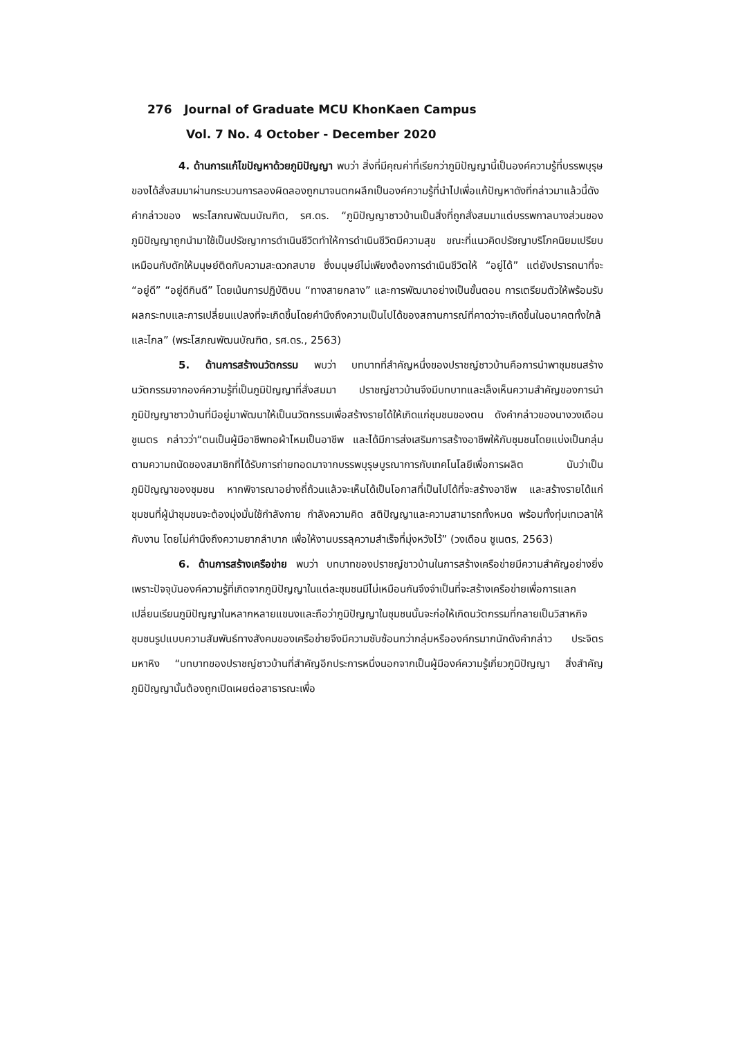276 Journal of Graduate MCU KhonKaen Campus
Vol. 7 No. 4 October - December 2020
4. ด้านการแก้ไขปัญหาด้วยภูมิปัญญา พบว่า สิ่งที่มีคุณค่าที่เรียกว่าภูมิปัญญานี้เป็นองค์ความรู้ที่บรรพบุรุษของได้สั่งสมมาผ่านกระบวนการลองผิดลองถูกมาจนตกผลึกเป็นองค์ความรู้ที่นำไปเพื่อแก้ปัญหาดังที่กล่าวมาแล้วนี้ดังคำกล่าวของ พระโสภณพัฒนบัณฑิต, รศ.ดร. “ภูมิปัญญาชาวบ้านเป็นสิ่งที่ถูกสั่งสมมาแต่บรรพกาลบางส่วนของภูมิปัญญาถูกนำมาใช้เป็นปรัชญาการดำเนินชีวิตทำให้การดำเนินชีวิตมีความสุข ขณะที่แนวคิดปรัชญาบริโภคนิยมเปรียบเหมือนกับดักให้มนุษย์ติดกับความสะดวกสบาย ซึ่งมนุษย์ไม่เพียงต้องการดำเนินชีวิตให้ “อยู่ได้” แต่ยังปรารถนาที่จะ “อยู่ดี” “อยู่ดีกินดี” โดยเน้นการปฏิบัติบน “ทางสายกลาง” และการพัฒนาอย่างเป็นขั้นตอน การเตรียมตัวให้พร้อมรับผลกระทบและการเปลี่ยนแปลงที่จะเกิดขึ้นโดยคำนึงถึงความเป็นไปได้ของสถานการณ์ที่คาดว่าจะเกิดขึ้นในอนาคตทั้งใกล้และไกล” (พระโสภณพัฒนบัณฑิต, รศ.ดร., 2563)
5. ด้านการสร้างนวัตกรรม พบว่า บทบาทที่สำคัญหนึ่งของปราชญ์ชาวบ้านคือการนำพาชุมชนสร้างนวัตกรรมจากองค์ความรู้ที่เป็นภูมิปัญญาที่สั่งสมมา ปราชญ์ชาวบ้านจึงมีบทบาทและเล็งเห็นความสำคัญของการนำภูมิปัญญาชาวบ้านที่มีอยู่มาพัฒนาให้เป็นนวัตกรรมเพื่อสร้างรายได้ให้เกิดแก่ชุมชนของตน ดังคำกล่าวของนางวงเดือน ชูเนตร กล่าวว่า“ตนเป็นผู้มีอาชีพทอผ้าไหมเป็นอาชีพ และได้มีการส่งเสริมการสร้างอาชีพให้กับชุมชนโดยแบ่งเป็นกลุ่มตามความถนัดของสมาชิกที่ได้รับการถ่ายทอดมาจากบรรพบุรุษบูรณาการกับเทคโนโลยีเพื่อการผลิต นับว่าเป็นภูมิปัญญาของชุมชน หากพิจารณาอย่างถี่ถ้วนแล้วจะเห็นได้เป็นโอกาสที่เป็นไปได้ที่จะสร้างอาชีพ และสร้างรายได้แก่ชุมชนที่ผู้นำชุมชนจะต้องมุ่งมั่นใช้กำลังกาย กำลังความคิด สติปัญญาและความสามารถทั้งหมด พร้อมทั้งทุ่มเทเวลาให้กับงาน โดยไม่คำนึงถึงความยากลำบาก เพื่อให้งานบรรลุความสำเร็จที่มุ่งหวังไว้” (วงเดือน ชูเนตร, 2563)
6. ด้านการสร้างเครือข่าย พบว่า บทบาทของปราชญ์ชาวบ้านในการสร้างเครือข่ายมีความสำคัญอย่างยิ่งเพราะปัจจุบันองค์ความรู้ที่เกิดจากภูมิปัญญาในแต่ละชุมชนมีไม่เหมือนกันจึงจำเป็นที่จะสร้างเครือข่ายเพื่อการแลกเปลี่ยนเรียนภูมิปัญญาในหลากหลายแขนงและถือว่าภูมิปัญญาในชุมชนนั้นจะก่อให้เกิดนวัตกรรมที่กลายเป็นวิสาหกิจชุมชนรูปแบบความสัมพันธ์ทางสังคมของเครือข่ายจึงมีความซับซ้อนกว่ากลุ่มหรือองค์กรมากนักดังคำกล่าว ประจิตร มหาหิง “บทบาทของปราชญ์ชาวบ้านที่สำคัญอีกประการหนึ่งนอกจากเป็นผู้มีองค์ความรู้เกี่ยวภูมิปัญญา สิ่งสำคัญภูมิปัญญานั้นต้องถูกเปิดเผยต่อสาธารณะเพื่อ